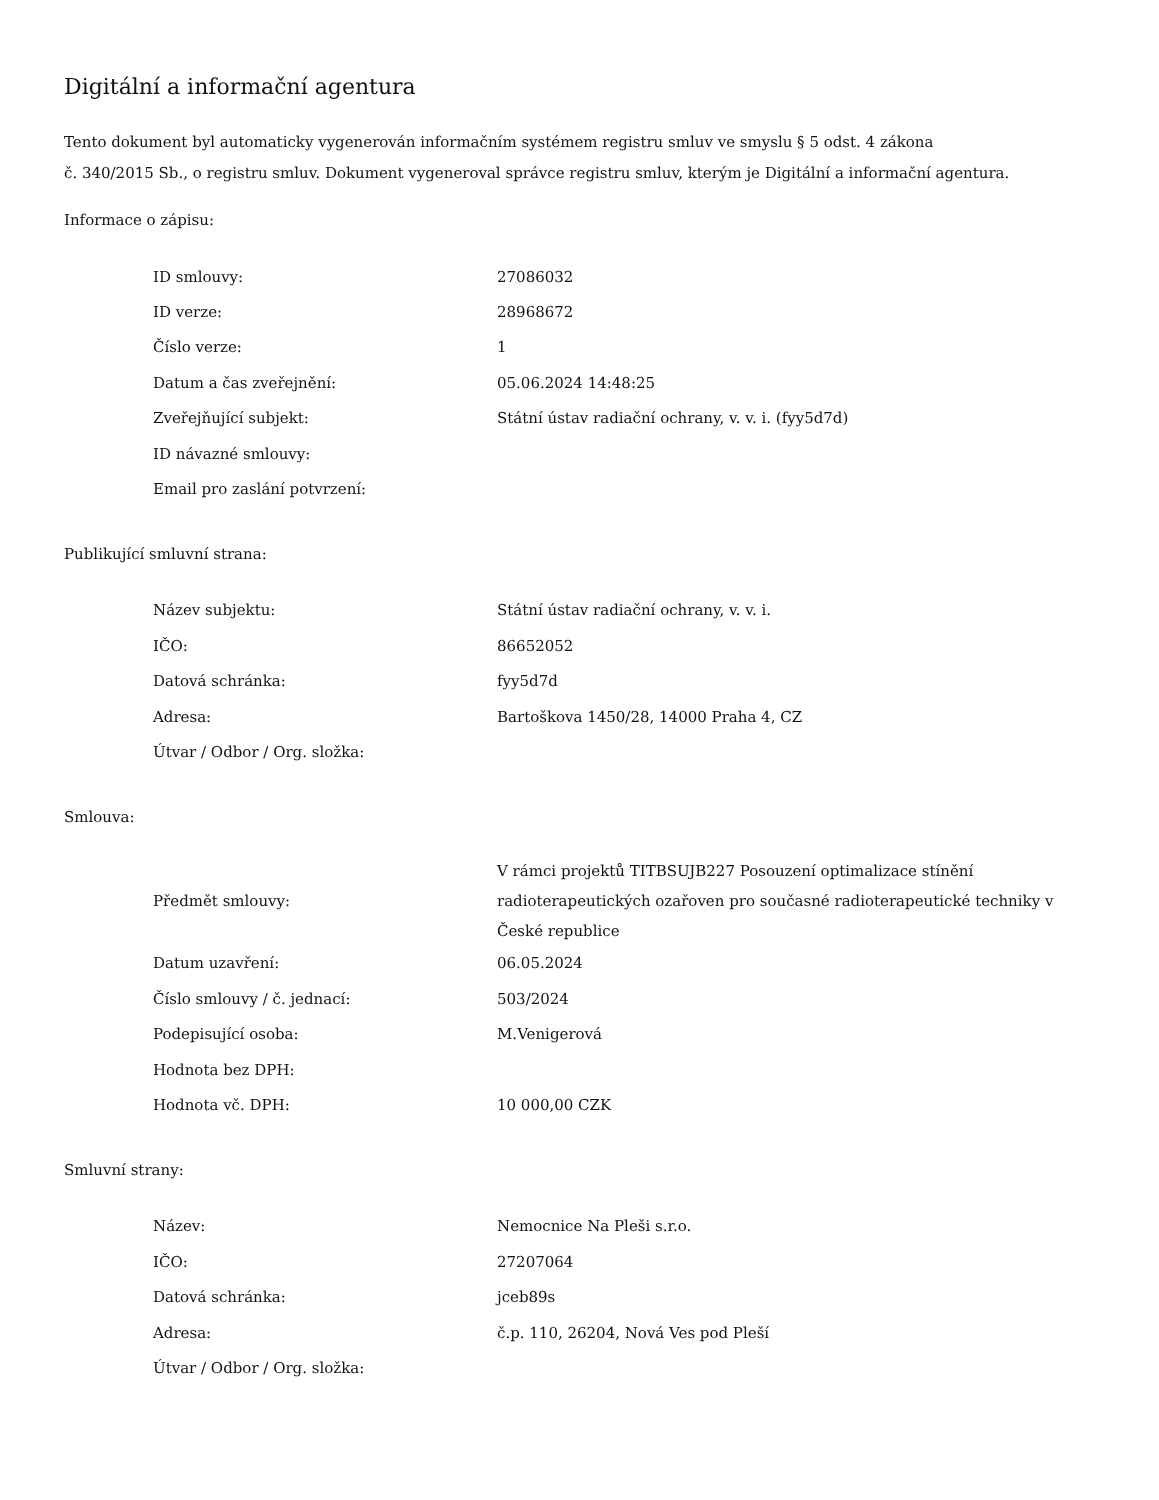Digitální a informační agentura
Tento dokument byl automaticky vygenerován informačním systémem registru smluv ve smyslu § 5 odst. 4 zákona
č. 340/2015 Sb., o registru smluv. Dokument vygeneroval správce registru smluv, kterým je Digitální a informační agentura.
Informace o zápisu:
| ID smlouvy: | 27086032 |
| ID verze: | 28968672 |
| Číslo verze: | 1 |
| Datum a čas zveřejnění: | 05.06.2024 14:48:25 |
| Zveřejňující subjekt: | Státní ústav radiační ochrany, v. v. i. (fyy5d7d) |
| ID návazné smlouvy: | |
| Email pro zaslání potvrzení: | |
Publikující smluvní strana:
| Název subjektu: | Státní ústav radiační ochrany, v. v. i. |
| IČO: | 86652052 |
| Datová schránka: | fyy5d7d |
| Adresa: | Bartoškova 1450/28, 14000 Praha 4, CZ |
| Útvar / Odbor / Org. složka: | |
Smlouva:
| Předmět smlouvy: | V rámci projektů TITBSUJB227 Posouzení optimalizace stínění radioterapeutických ozařoven pro současné radioterapeutické techniky v České republice |
| Datum uzavření: | 06.05.2024 |
| Číslo smlouvy / č. jednací: | 503/2024 |
| Podepisující osoba: | M.Venigerová |
| Hodnota bez DPH: | |
| Hodnota vč. DPH: | 10 000,00 CZK |
Smluvní strany:
| Název: | Nemocnice Na Pleši s.r.o. |
| IČO: | 27207064 |
| Datová schránka: | jceb89s |
| Adresa: | č.p. 110, 26204, Nová Ves pod Pleší |
| Útvar / Odbor / Org. složka: | |